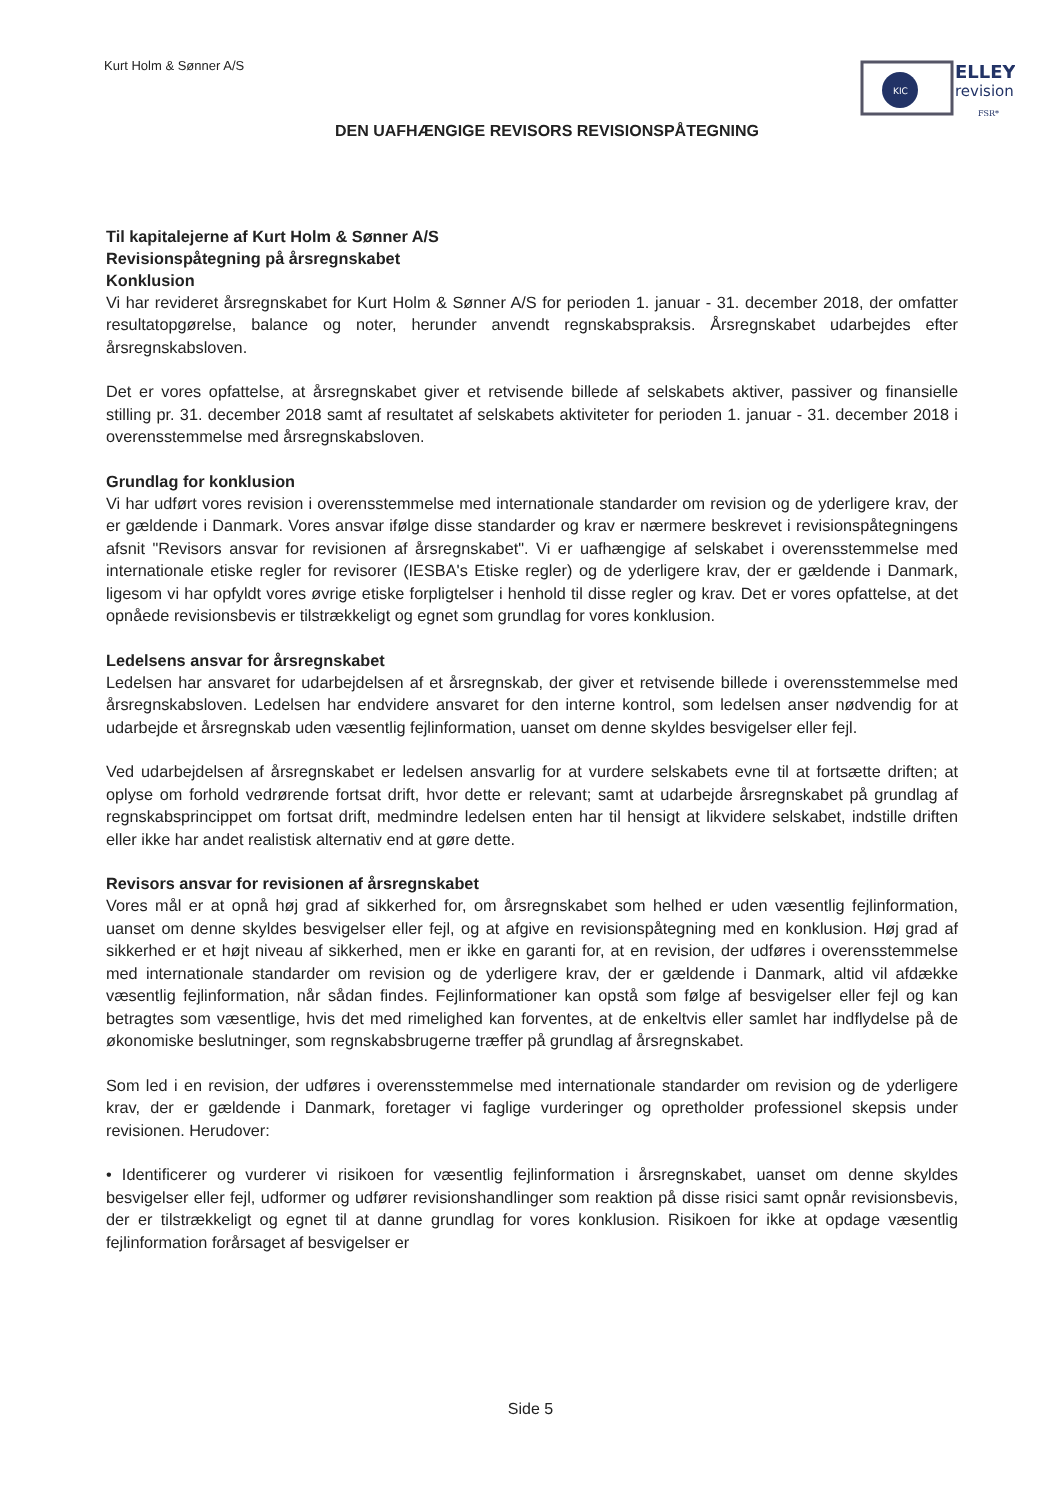Kurt Holm & Sønner A/S
KIC
ELLEY
revision
FSR*
DEN UAFHÆNGIGE REVISORS REVISIONSPÅTEGNING
Til kapitalejerne af Kurt Holm & Sønner A/S
Revisionspåtegning på årsregnskabet
Konklusion
Vi har revideret årsregnskabet for Kurt Holm & Sønner A/S for perioden 1. januar - 31. december 2018, der omfatter resultatopgørelse, balance og noter, herunder anvendt regnskabspraksis. Årsregnskabet udarbejdes efter årsregnskabsloven.
Det er vores opfattelse, at årsregnskabet giver et retvisende billede af selskabets aktiver, passiver og finansielle stilling pr. 31. december 2018 samt af resultatet af selskabets aktiviteter for perioden 1. januar - 31. december 2018 i overensstemmelse med årsregnskabsloven.
Grundlag for konklusion
Vi har udført vores revision i overensstemmelse med internationale standarder om revision og de yderligere krav, der er gældende i Danmark. Vores ansvar ifølge disse standarder og krav er nærmere beskrevet i revisionspåtegningens afsnit "Revisors ansvar for revisionen af årsregnskabet". Vi er uafhængige af selskabet i overensstemmelse med internationale etiske regler for revisorer (IESBA's Etiske regler) og de yderligere krav, der er gældende i Danmark, ligesom vi har opfyldt vores øvrige etiske forpligtelser i henhold til disse regler og krav. Det er vores opfattelse, at det opnåede revisionsbevis er tilstrækkeligt og egnet som grundlag for vores konklusion.
Ledelsens ansvar for årsregnskabet
Ledelsen har ansvaret for udarbejdelsen af et årsregnskab, der giver et retvisende billede i overensstemmelse med årsregnskabsloven. Ledelsen har endvidere ansvaret for den interne kontrol, som ledelsen anser nødvendig for at udarbejde et årsregnskab uden væsentlig fejlinformation, uanset om denne skyldes besvigelser eller fejl.
Ved udarbejdelsen af årsregnskabet er ledelsen ansvarlig for at vurdere selskabets evne til at fortsætte driften; at oplyse om forhold vedrørende fortsat drift, hvor dette er relevant; samt at udarbejde årsregnskabet på grundlag af regnskabsprincippet om fortsat drift, medmindre ledelsen enten har til hensigt at likvidere selskabet, indstille driften eller ikke har andet realistisk alternativ end at gøre dette.
Revisors ansvar for revisionen af årsregnskabet
Vores mål er at opnå høj grad af sikkerhed for, om årsregnskabet som helhed er uden væsentlig fejlinformation, uanset om denne skyldes besvigelser eller fejl, og at afgive en revisionspåtegning med en konklusion. Høj grad af sikkerhed er et højt niveau af sikkerhed, men er ikke en garanti for, at en revision, der udføres i overensstemmelse med internationale standarder om revision og de yderligere krav, der er gældende i Danmark, altid vil afdække væsentlig fejlinformation, når sådan findes. Fejlinformationer kan opstå som følge af besvigelser eller fejl og kan betragtes som væsentlige, hvis det med rimelighed kan forventes, at de enkeltvis eller samlet har indflydelse på de økonomiske beslutninger, som regnskabsbrugerne træffer på grundlag af årsregnskabet.
Som led i en revision, der udføres i overensstemmelse med internationale standarder om revision og de yderligere krav, der er gældende i Danmark, foretager vi faglige vurderinger og opretholder professionel skepsis under revisionen. Herudover:
• Identificerer og vurderer vi risikoen for væsentlig fejlinformation i årsregnskabet, uanset om denne skyldes besvigelser eller fejl, udformer og udfører revisionshandlinger som reaktion på disse risici samt opnår revisionsbevis, der er tilstrækkeligt og egnet til at danne grundlag for vores konklusion. Risikoen for ikke at opdage væsentlig fejlinformation forårsaget af besvigelser er
Side 5